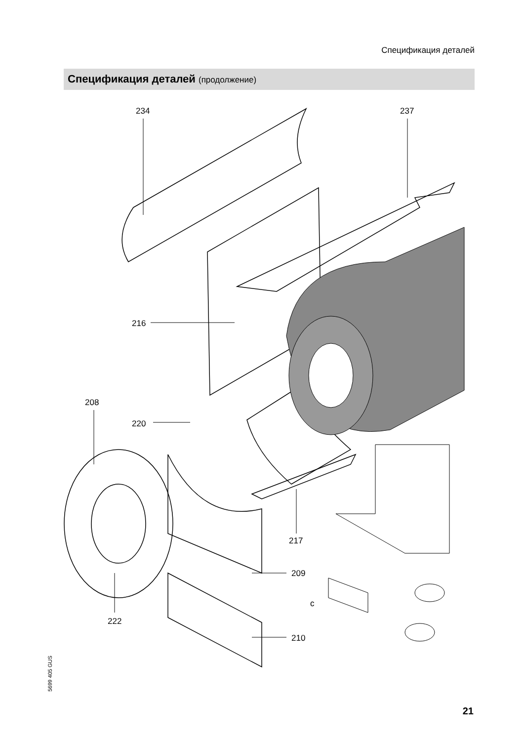Спецификация деталей
Спецификация деталей (продолжение)
234
237
216
208
220
217
209
210
222
c
5699 405 GUS
21